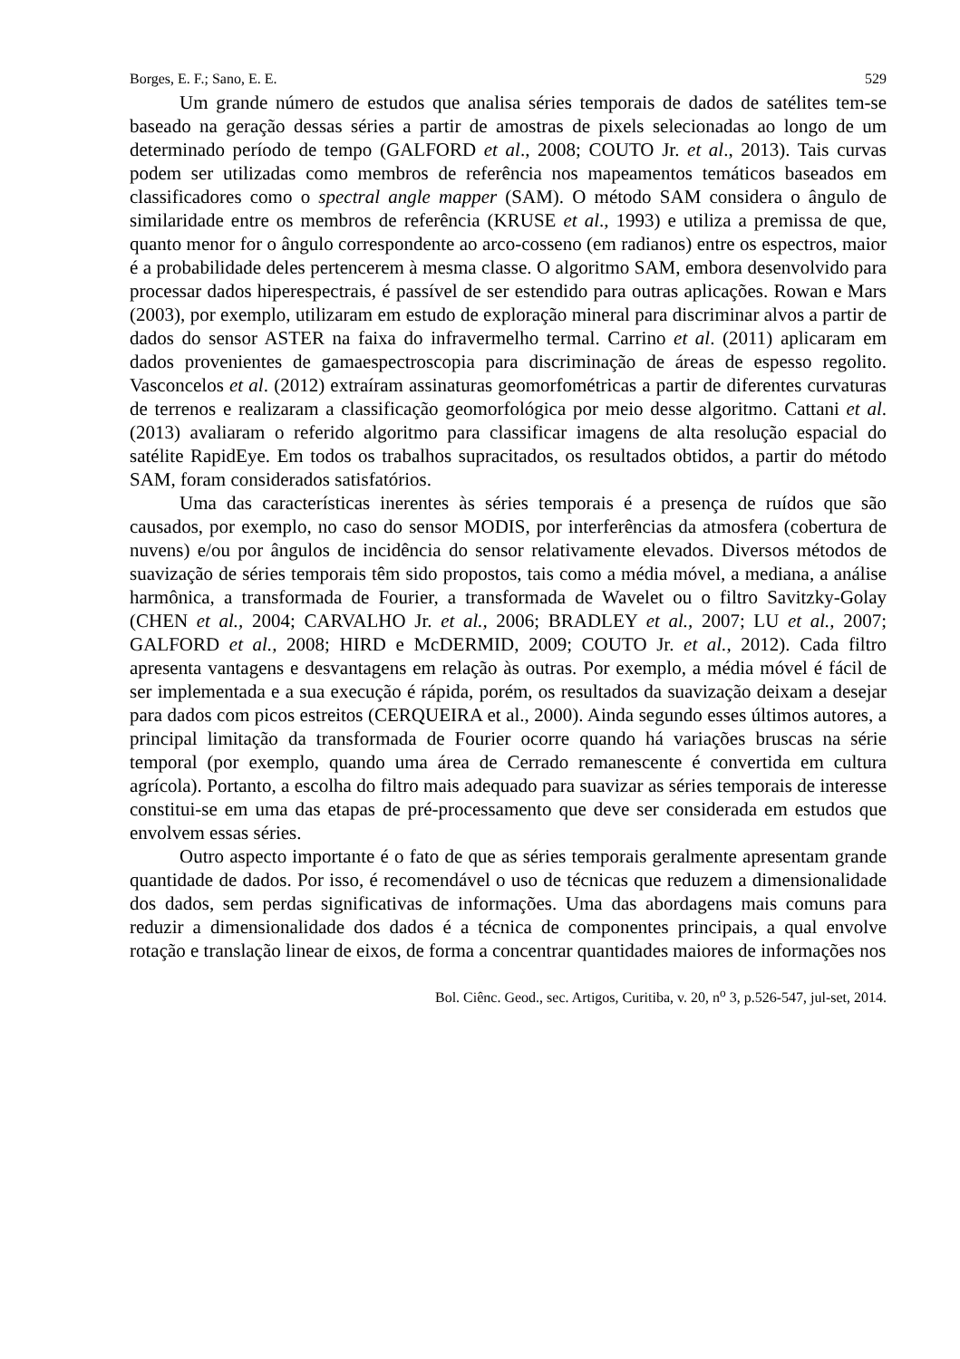Borges, E. F.; Sano, E. E. 529
Um grande número de estudos que analisa séries temporais de dados de satélites tem-se baseado na geração dessas séries a partir de amostras de pixels selecionadas ao longo de um determinado período de tempo (GALFORD et al., 2008; COUTO Jr. et al., 2013). Tais curvas podem ser utilizadas como membros de referência nos mapeamentos temáticos baseados em classificadores como o spectral angle mapper (SAM). O método SAM considera o ângulo de similaridade entre os membros de referência (KRUSE et al., 1993) e utiliza a premissa de que, quanto menor for o ângulo correspondente ao arco-cosseno (em radianos) entre os espectros, maior é a probabilidade deles pertencerem à mesma classe. O algoritmo SAM, embora desenvolvido para processar dados hiperespectrais, é passível de ser estendido para outras aplicações. Rowan e Mars (2003), por exemplo, utilizaram em estudo de exploração mineral para discriminar alvos a partir de dados do sensor ASTER na faixa do infravermelho termal. Carrino et al. (2011) aplicaram em dados provenientes de gamaespectroscopia para discriminação de áreas de espesso regolito. Vasconcelos et al. (2012) extraíram assinaturas geomorfométricas a partir de diferentes curvaturas de terrenos e realizaram a classificação geomorfológica por meio desse algoritmo. Cattani et al. (2013) avaliaram o referido algoritmo para classificar imagens de alta resolução espacial do satélite RapidEye. Em todos os trabalhos supracitados, os resultados obtidos, a partir do método SAM, foram considerados satisfatórios.
Uma das características inerentes às séries temporais é a presença de ruídos que são causados, por exemplo, no caso do sensor MODIS, por interferências da atmosfera (cobertura de nuvens) e/ou por ângulos de incidência do sensor relativamente elevados. Diversos métodos de suavização de séries temporais têm sido propostos, tais como a média móvel, a mediana, a análise harmônica, a transformada de Fourier, a transformada de Wavelet ou o filtro Savitzky-Golay (CHEN et al., 2004; CARVALHO Jr. et al., 2006; BRADLEY et al., 2007; LU et al., 2007; GALFORD et al., 2008; HIRD e McDERMID, 2009; COUTO Jr. et al., 2012). Cada filtro apresenta vantagens e desvantagens em relação às outras. Por exemplo, a média móvel é fácil de ser implementada e a sua execução é rápida, porém, os resultados da suavização deixam a desejar para dados com picos estreitos (CERQUEIRA et al., 2000). Ainda segundo esses últimos autores, a principal limitação da transformada de Fourier ocorre quando há variações bruscas na série temporal (por exemplo, quando uma área de Cerrado remanescente é convertida em cultura agrícola). Portanto, a escolha do filtro mais adequado para suavizar as séries temporais de interesse constitui-se em uma das etapas de pré-processamento que deve ser considerada em estudos que envolvem essas séries.
Outro aspecto importante é o fato de que as séries temporais geralmente apresentam grande quantidade de dados. Por isso, é recomendável o uso de técnicas que reduzem a dimensionalidade dos dados, sem perdas significativas de informações. Uma das abordagens mais comuns para reduzir a dimensionalidade dos dados é a técnica de componentes principais, a qual envolve rotação e translação linear de eixos, de forma a concentrar quantidades maiores de informações nos
Bol. Ciênc. Geod., sec. Artigos, Curitiba, v. 20, n<sup>o</sup> 3, p.526-547, jul-set, 2014.